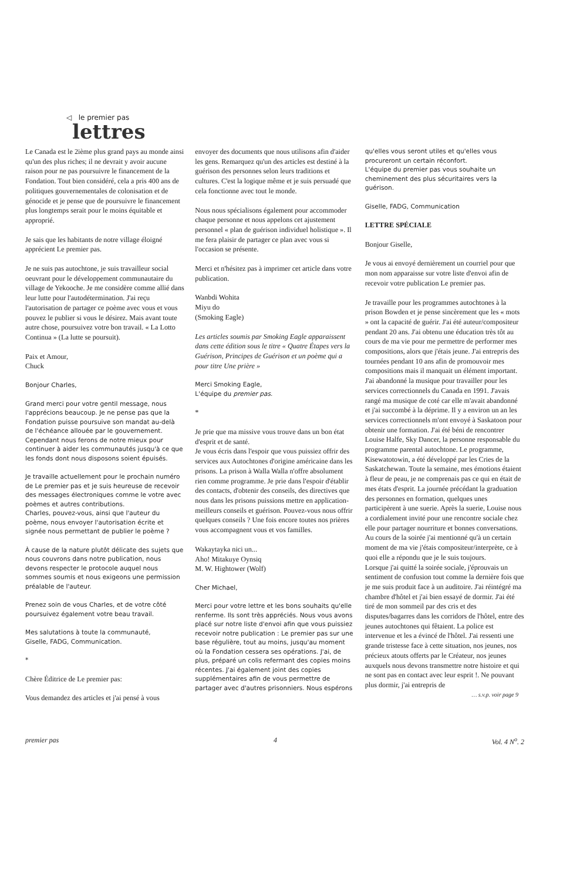◁ le premier pas
lettres
Le Canada est le 2ième plus grand pays au monde ainsi qu'un des plus riches; il ne devrait y avoir aucune raison pour ne pas poursuivre le financement de la Fondation. Tout bien considéré, cela a pris 400 ans de politiques gouvernementales de colonisation et de génocide et je pense que de poursuivre le financement plus longtemps serait pour le moins équitable et approprié.
Je sais que les habitants de notre village éloigné apprécient Le premier pas.
Je ne suis pas autochtone, je suis travailleur social oeuvrant pour le développement communautaire du village de Yekooche. Je me considère comme allié dans leur lutte pour l'autodétermination. J'ai reçu l'autorisation de partager ce poème avec vous et vous pouvez le publier si vous le désirez. Mais avant toute autre chose, poursuivez votre bon travail. « La Lotto Continua » (La lutte se poursuit).
Paix et Amour,
Chuck
Bonjour Charles,
Grand merci pour votre gentil message, nous l'apprécions beaucoup. Je ne pense pas que la Fondation puisse poursuive son mandat au-delà de l'échéance allouée par le gouvernement. Cependant nous ferons de notre mieux pour continuer à aider les communautés jusqu'à ce que les fonds dont nous disposons soient épuisés.
Je travaille actuellement pour le prochain numéro de Le premier pas et je suis heureuse de recevoir des messages électroniques comme le votre avec poèmes et autres contributions.
Charles, pouvez-vous, ainsi que l'auteur du poème, nous envoyer l'autorisation écrite et signée nous permettant de publier le poème ?
À cause de la nature plutôt délicate des sujets que nous couvrons dans notre publication, nous devons respecter le protocole auquel nous sommes soumis et nous exigeons une permission préalable de l'auteur.
Prenez soin de vous Charles, et de votre côté poursuivez également votre beau travail.
Mes salutations à toute la communauté,
Giselle, FADG, Communication.
*
Chère Éditrice de Le premier pas:
Vous demandez des articles et j'ai pensé à vous
envoyer des documents que nous utilisons afin d'aider les gens. Remarquez qu'un des articles est destiné à la guérison des personnes selon leurs traditions et cultures. C'est la logique même et je suis persuadé que cela fonctionne avec tout le monde.
Nous nous spécialisons également pour accommoder chaque personne et nous appelons cet ajustement personnel « plan de guérison individuel holistique ». Il me fera plaisir de partager ce plan avec vous si l'occasion se présente.
Merci et n'hésitez pas à imprimer cet article dans votre publication.
Wanbdi Wohita
Miyu do
(Smoking Eagle)
Les articles soumis par Smoking Eagle apparaissent dans cette édition sous le titre « Quatre Étapes vers la Guérison, Principes de Guérison et un poème qui a pour titre Une prière »
Merci Smoking Eagle,
L'équipe du premier pas.
*
Je prie que ma missive vous trouve dans un bon état d'esprit et de santé.
Je vous écris dans l'espoir que vous puissiez offrir des services aux Autochtones d'origine américaine dans les prisons. La prison à Walla Walla n'offre absolument rien comme programme. Je prie dans l'espoir d'établir des contacts, d'obtenir des conseils, des directives que nous dans les prisons puissions mettre en application- meilleurs conseils et guérison. Pouvez-vous nous offrir quelques conseils ? Une fois encore toutes nos prières vous accompagnent vous et vos familles.
Wakaytayka nici un...
Aho! Mitakuye Oynsiq
M. W. Hightower (Wolf)
Cher Michael,
Merci pour votre lettre et les bons souhaits qu'elle renferme. Ils sont très appréciés. Nous vous avons placé sur notre liste d'envoi afin que vous puissiez recevoir notre publication : Le premier pas sur une base régulière, tout au moins, jusqu'au moment où la Fondation cessera ses opérations. J'ai, de plus, préparé un colis refermant des copies moins récentes. J'ai également joint des copies supplémentaires afin de vous permettre de partager avec d'autres prisonniers. Nous espérons
qu'elles vous seront utiles et qu'elles vous procureront un certain réconfort.
L'équipe du premier pas vous souhaite un cheminement des plus sécuritaires vers la guérison.
Giselle, FADG, Communication
LETTRE SPÉCIALE
Bonjour Giselle,
Je vous ai envoyé dernièrement un courriel pour que mon nom apparaisse sur votre liste d'envoi afin de recevoir votre publication Le premier pas.
Je travaille pour les programmes autochtones à la prison Bowden et je pense sincèrement que les « mots » ont la capacité de guérir. J'ai été auteur/compositeur pendant 20 ans. J'ai obtenu une éducation très tôt au cours de ma vie pour me permettre de performer mes compositions, alors que j'étais jeune. J'ai entrepris des tournées pendant 10 ans afin de promouvoir mes compositions mais il manquait un élément important. J'ai abandonné la musique pour travailler pour les services correctionnels du Canada en 1991. J'avais rangé ma musique de coté car elle m'avait abandonné et j'ai succombé à la déprime. Il y a environ un an les services correctionnels m'ont envoyé à Saskatoon pour obtenir une formation. J'ai été béni de rencontrer Louise Halfe, Sky Dancer, la personne responsable du programme parental autochtone. Le programme, Kisewatotowin, a été développé par les Cries de la Saskatchewan. Toute la semaine, mes émotions étaient à fleur de peau, je ne comprenais pas ce qui en était de mes états d'esprit. La journée précédant la graduation des personnes en formation, quelques unes participèrent à une suerie. Après la suerie, Louise nous a cordialement invité pour une rencontre sociale chez elle pour partager nourriture et bonnes conversations. Au cours de la soirée j'ai mentionné qu'à un certain moment de ma vie j'étais compositeur/interprète, ce à quoi elle a répondu que je le suis toujours.
Lorsque j'ai quitté la soirée sociale, j'éprouvais un sentiment de confusion tout comme la dernière fois que je me suis produit face à un auditoire. J'ai réintégré ma chambre d'hôtel et j'ai bien essayé de dormir. J'ai été tiré de mon sommeil par des cris et des disputes/bagarres dans les corridors de l'hôtel, entre des jeunes autochtones qui fêtaient. La police est intervenue et les a évincé de l'hôtel. J'ai ressenti une grande tristesse face à cette situation, nos jeunes, nos précieux atouts offerts par le Créateur, nos jeunes auxquels nous devons transmettre notre histoire et qui ne sont pas en contact avec leur esprit !. Ne pouvant plus dormir, j'ai entrepris de
… s.v.p. voir page 9
premier pas 4 Vol. 4 N<sup>o</sup>. 2